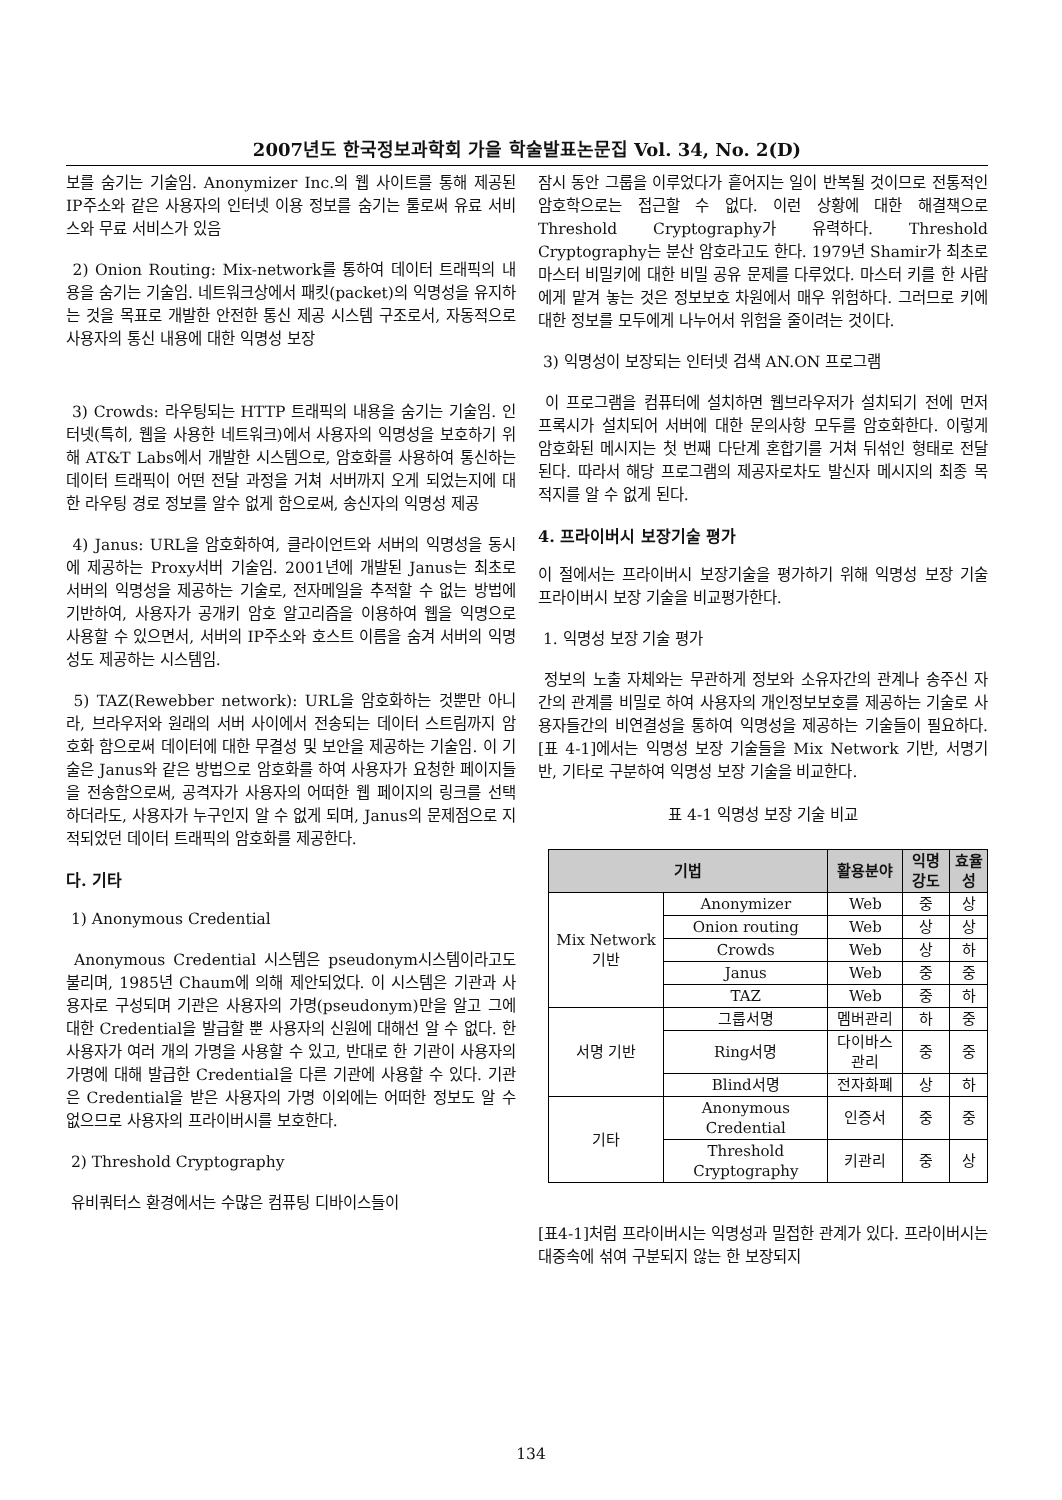2007년도 한국정보과학회 가을 학술발표논문집 Vol. 34, No. 2(D)
보를 숨기는 기술임. Anonymizer Inc.의 웹 사이트를 통해 제공된 IP주소와 같은 사용자의 인터넷 이용 정보를 숨기는 툴로써 유료 서비스와 무료 서비스가 있음
2) Onion Routing: Mix-network를 통하여 데이터 트래픽의 내용을 숨기는 기술임. 네트워크상에서 패킷(packet)의 익명성을 유지하는 것을 목표로 개발한 안전한 통신 제공 시스템 구조로서, 자동적으로 사용자의 통신 내용에 대한 익명성 보장
3) Crowds: 라우팅되는 HTTP 트래픽의 내용을 숨기는 기술임. 인터넷(특히, 웹을 사용한 네트워크)에서 사용자의 익명성을 보호하기 위해 AT&T Labs에서 개발한 시스템으로, 암호화를 사용하여 통신하는 데이터 트래픽이 어떤 전달 과정을 거쳐 서버까지 오게 되었는지에 대한 라우팅 경로 정보를 알수 없게 함으로써, 송신자의 익명성 제공
4) Janus: URL을 암호화하여, 클라이언트와 서버의 익명성을 동시에 제공하는 Proxy서버 기술임. 2001년에 개발된 Janus는 최초로 서버의 익명성을 제공하는 기술로, 전자메일을 추적할 수 없는 방법에 기반하여, 사용자가 공개키 암호 알고리즘을 이용하여 웹을 익명으로 사용할 수 있으면서, 서버의 IP주소와 호스트 이름을 숨겨 서버의 익명성도 제공하는 시스템임.
5) TAZ(Rewebber network): URL을 암호화하는 것뿐만 아니라, 브라우저와 원래의 서버 사이에서 전송되는 데이터 스트림까지 암호화 함으로써 데이터에 대한 무결성 및 보안을 제공하는 기술임. 이 기술은 Janus와 같은 방법으로 암호화를 하여 사용자가 요청한 페이지들을 전송함으로써, 공격자가 사용자의 어떠한 웹 페이지의 링크를 선택하더라도, 사용자가 누구인지 알 수 없게 되며, Janus의 문제점으로 지적되었던 데이터 트래픽의 암호화를 제공한다.
다. 기타
1) Anonymous Credential
Anonymous Credential 시스템은 pseudonym시스템이라고도 불리며, 1985년 Chaum에 의해 제안되었다. 이 시스템은 기관과 사용자로 구성되며 기관은 사용자의 가명(pseudonym)만을 알고 그에 대한 Credential을 발급할 뿐 사용자의 신원에 대해선 알 수 없다. 한 사용자가 여러 개의 가명을 사용할 수 있고, 반대로 한 기관이 사용자의 가명에 대해 발급한 Credential을 다른 기관에 사용할 수 있다. 기관은 Credential을 받은 사용자의 가명 이외에는 어떠한 정보도 알 수 없으므로 사용자의 프라이버시를 보호한다.
2) Threshold Cryptography
유비쿼터스 환경에서는 수많은 컴퓨팅 디바이스들이
잠시 동안 그룹을 이루었다가 흩어지는 일이 반복될 것이므로 전통적인 암호학으로는 접근할 수 없다. 이런 상황에 대한 해결책으로 Threshold Cryptography가 유력하다. Threshold Cryptography는 분산 암호라고도 한다. 1979년 Shamir가 최초로 마스터 비밀키에 대한 비밀 공유 문제를 다루었다. 마스터 키를 한 사람에게 맡겨 놓는 것은 정보보호 차원에서 매우 위험하다. 그러므로 키에 대한 정보를 모두에게 나누어서 위험을 줄이려는 것이다.
3) 익명성이 보장되는 인터넷 검색 AN.ON 프로그램
이 프로그램을 컴퓨터에 설치하면 웹브라우저가 설치되기 전에 먼저 프록시가 설치되어 서버에 대한 문의사항 모두를 암호화한다. 이렇게 암호화된 메시지는 첫 번째 다단계 혼합기를 거쳐 뒤섞인 형태로 전달된다. 따라서 해당 프로그램의 제공자로차도 발신자 메시지의 최종 목적지를 알 수 없게 된다.
4. 프라이버시 보장기술 평가
이 절에서는 프라이버시 보장기술을 평가하기 위해 익명성 보장 기술 프라이버시 보장 기술을 비교평가한다.
1. 익명성 보장 기술 평가
정보의 노출 자체와는 무관하게 정보와 소유자간의 관계나 송주신 자간의 관계를 비밀로 하여 사용자의 개인정보보호를 제공하는 기술로 사용자들간의 비연결성을 통하여 익명성을 제공하는 기술들이 필요하다. [표 4-1]에서는 익명성 보장 기술들을 Mix Network 기반, 서명기반, 기타로 구분하여 익명성 보장 기술을 비교한다.
표 4-1 익명성 보장 기술 비교
| 기법 | | 활용분야 | 익명강도 | 효율성 |
| --- | --- | --- | --- | --- |
| Mix Network 기반 | Anonymizer | Web | 중 | 상 |
| | Onion routing | Web | 상 | 상 |
| | Crowds | Web | 상 | 하 |
| | Janus | Web | 중 | 중 |
| | TAZ | Web | 중 | 하 |
| 서명 기반 | 그룹서명 | 멤버관리 | 하 | 중 |
| | Ring서명 | 다이바스 관리 | 중 | 중 |
| | Blind서명 | 전자화폐 | 상 | 하 |
| 기타 | Anonymous Credential | 인증서 | 중 | 중 |
| | Threshold Cryptography | 키관리 | 중 | 상 |
[표4-1]처럼 프라이버시는 익명성과 밀접한 관계가 있다. 프라이버시는 대중속에 섞여 구분되지 않는 한 보장되지
134